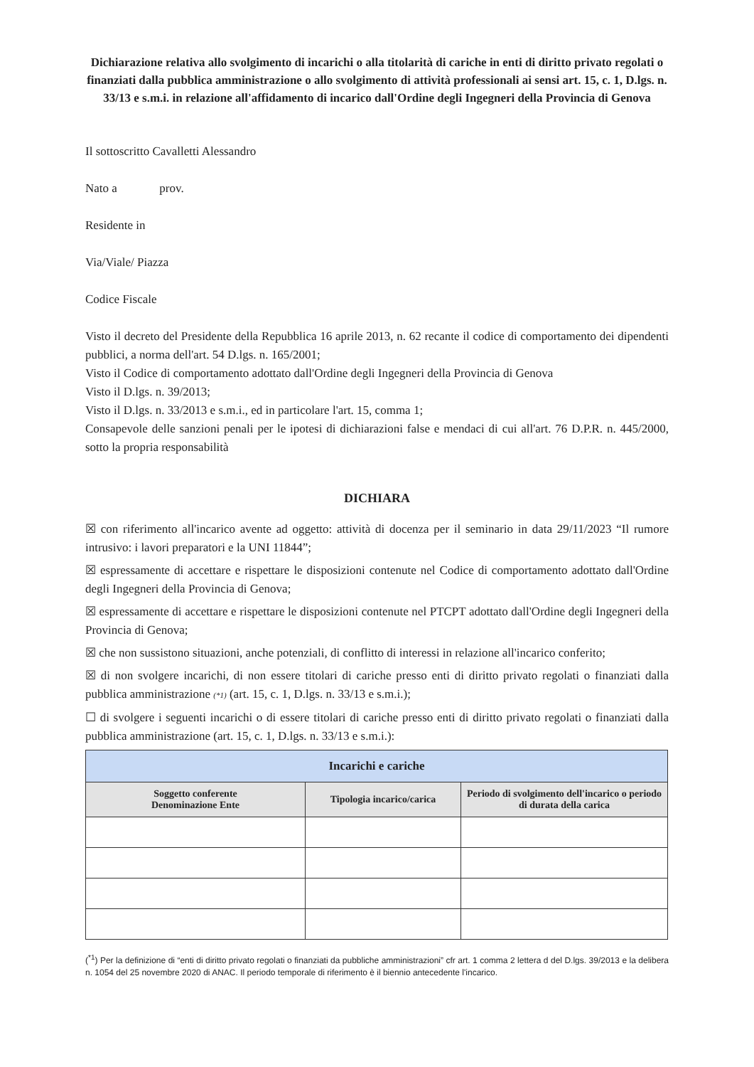Dichiarazione relativa allo svolgimento di incarichi o alla titolarità di cariche in enti di diritto privato regolati o finanziati dalla pubblica amministrazione o allo svolgimento di attività professionali ai sensi art. 15, c. 1, D.lgs. n. 33/13 e s.m.i. in relazione all'affidamento di incarico dall'Ordine degli Ingegneri della Provincia di Genova
Il sottoscritto Cavalletti Alessandro
Nato a prov.
Residente in
Via/Viale/ Piazza
Codice Fiscale
Visto il decreto del Presidente della Repubblica 16 aprile 2013, n. 62 recante il codice di comportamento dei dipendenti pubblici, a norma dell'art. 54 D.lgs. n. 165/2001;
Visto il Codice di comportamento adottato dall'Ordine degli Ingegneri della Provincia di Genova
Visto il D.lgs. n. 39/2013;
Visto il D.lgs. n. 33/2013 e s.m.i., ed in particolare l'art. 15, comma 1;
Consapevole delle sanzioni penali per le ipotesi di dichiarazioni false e mendaci di cui all'art. 76 D.P.R. n. 445/2000, sotto la propria responsabilità
DICHIARA
☒ con riferimento all'incarico avente ad oggetto: attività di docenza per il seminario in data 29/11/2023 “Il rumore intrusivo: i lavori preparatori e la UNI 11844”;
☒ espressamente di accettare e rispettare le disposizioni contenute nel Codice di comportamento adottato dall'Ordine degli Ingegneri della Provincia di Genova;
☒ espressamente di accettare e rispettare le disposizioni contenute nel PTCPT adottato dall'Ordine degli Ingegneri della Provincia di Genova;
☒ che non sussistono situazioni, anche potenziali, di conflitto di interessi in relazione all'incarico conferito;
☒ di non svolgere incarichi, di non essere titolari di cariche presso enti di diritto privato regolati o finanziati dalla pubblica amministrazione (*1) (art. 15, c. 1, D.lgs. n. 33/13 e s.m.i.);
☐ di svolgere i seguenti incarichi o di essere titolari di cariche presso enti di diritto privato regolati o finanziati dalla pubblica amministrazione (art. 15, c. 1, D.lgs. n. 33/13 e s.m.i.):
| Incarichi e cariche | | |
| --- | --- | --- |
| Soggetto conferente Denominazione Ente | Tipologia incarico/carica | Periodo di svolgimento dell'incarico o periodo di durata della carica |
(<sup>*1</sup>) Per la definizione di “enti di diritto privato regolati o finanziati da pubbliche amministrazioni” cfr art. 1 comma 2 lettera d del D.lgs. 39/2013 e la delibera n. 1054 del 25 novembre 2020 di ANAC. Il periodo temporale di riferimento è il biennio antecedente l'incarico.